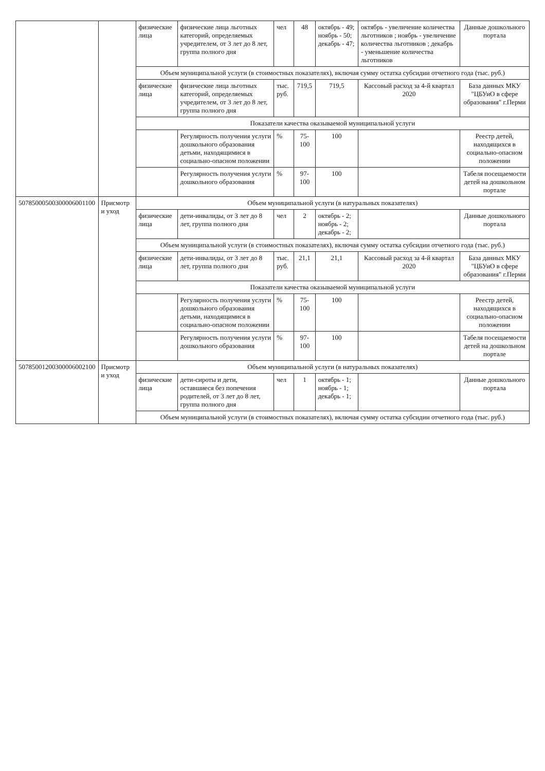| | | физические лица | физические лица льготных категорий, определяемых учредителем, от 3 лет до 8 лет, группа полного дня | чел | 48 | октябрь - 49; ноябрь - 50; декабрь - 47; | октябрь - увеличение количества льготников ; ноябрь - увеличение количества льготников ; декабрь - уменьшение количества льготников | Данные дошкольного портала |
| | | Объем муниципальной услуги (в стоимостных показателях), включая сумму остатка субсидии отчетного года (тыс. руб.) | | | | | | |
| | | физические лица | физические лица льготных категорий, определяемых учредителем, от 3 лет до 8 лет, группа полного дня | тыс. руб. | 719,5 | 719,5 | Кассовый расход за 4-й квартал 2020 | База данных МКУ "ЦБУиО в сфере образования" г.Перми |
| | | Показатели качества оказываемой муниципальной услуги | | | | | | |
| | | | Регулярность получения услуги дошкольного образования детьми, находящимися в социально-опасном положении | % | 75-100 | 100 | | Реестр детей, находящихся в социально-опасном положении |
| | | | Регулярность получения услуги дошкольного образования | % | 97-100 | 100 | | Табеля посещаемости детей на дошкольном портале |
| 50785000500300006001100 | Присмотр и уход | Объем муниципальной услуги (в натуральных показателях) | | | | | | |
| | | физические лица | дети-инвалиды, от 3 лет до 8 лет, группа полного дня | чел | 2 | октябрь - 2; ноябрь - 2; декабрь - 2; | | Данные дошкольного портала |
| | | Объем муниципальной услуги (в стоимостных показателях), включая сумму остатка субсидии отчетного года (тыс. руб.) | | | | | | |
| | | физические лица | дети-инвалиды, от 3 лет до 8 лет, группа полного дня | тыс. руб. | 21,1 | 21,1 | Кассовый расход за 4-й квартал 2020 | База данных МКУ "ЦБУиО в сфере образования" г.Перми |
| | | Показатели качества оказываемой муниципальной услуги | | | | | | |
| | | | Регулярность получения услуги дошкольного образования детьми, находящимися в социально-опасном положении | % | 75-100 | 100 | | Реестр детей, находящихся в социально-опасном положении |
| | | | Регулярность получения услуги дошкольного образования | % | 97-100 | 100 | | Табеля посещаемости детей на дошкольном портале |
| 50785001200300006002100 | Присмотр и уход | Объем муниципальной услуги (в натуральных показателях) | | | | | | |
| | | физические лица | дети-сироты и дети, оставшиеся без попечения родителей, от 3 лет до 8 лет, группа полного дня | чел | 1 | октябрь - 1; ноябрь - 1; декабрь - 1; | | Данные дошкольного портала |
| | | Объем муниципальной услуги (в стоимостных показателях), включая сумму остатка субсидии отчетного года (тыс. руб.) | | | | | | |